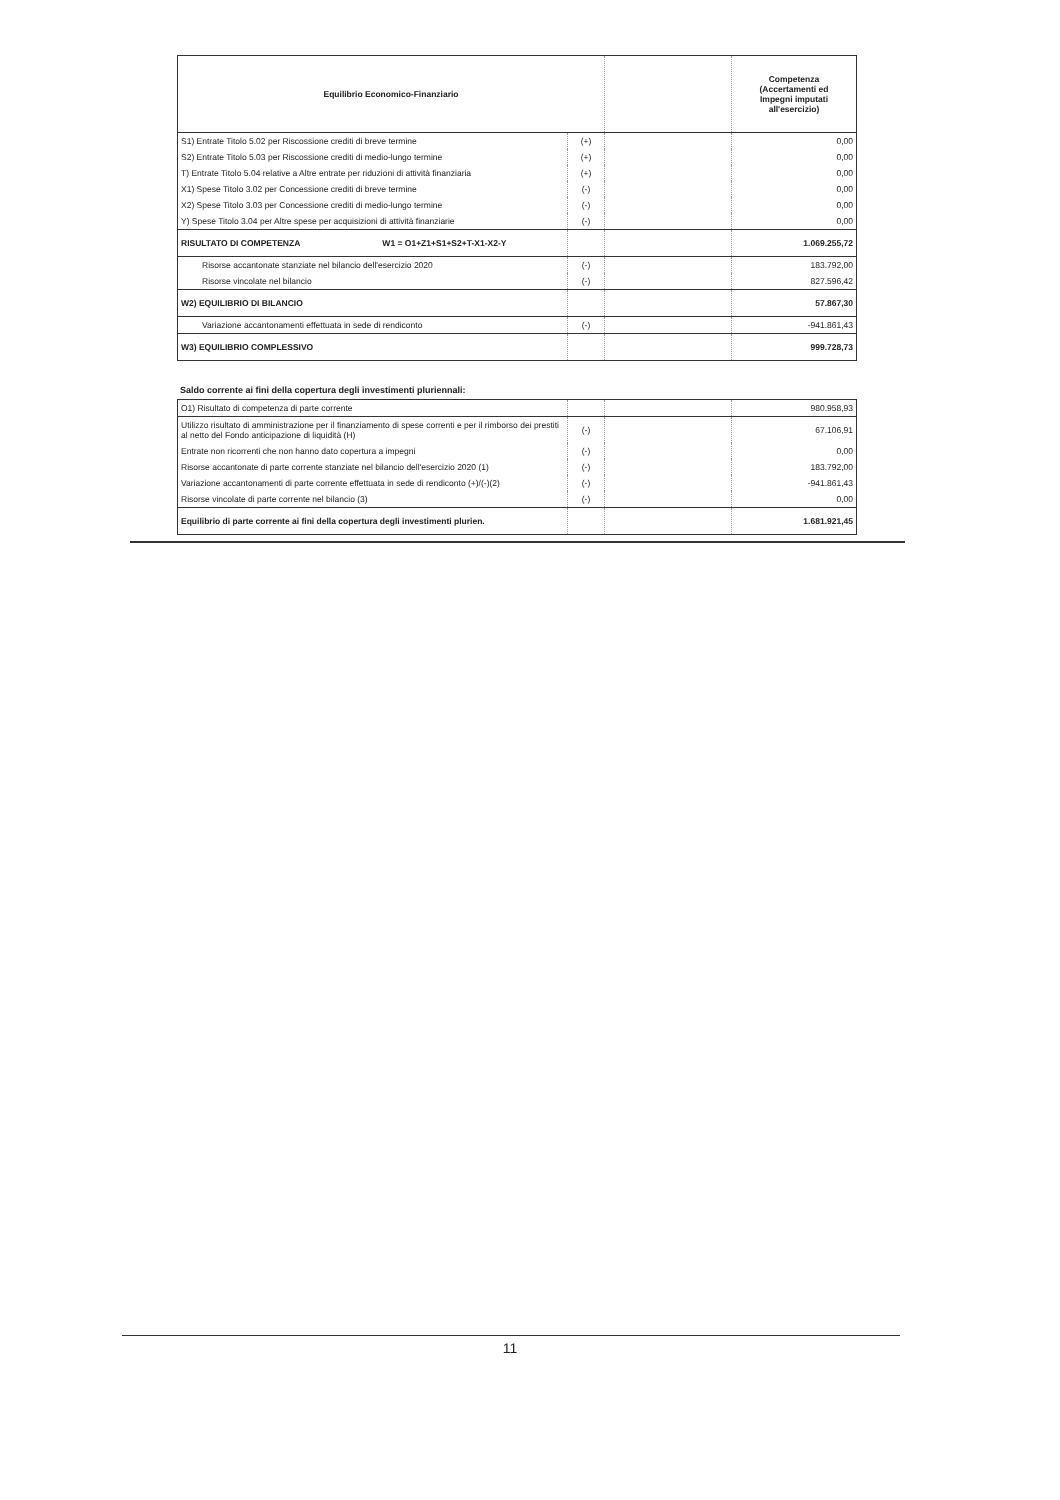| Equilibrio Economico-Finanziario | | | Competenza (Accertamenti ed Impegni imputati all'esercizio) |
| --- | --- | --- | --- |
| S1) Entrate Titolo 5.02 per Riscossione crediti di breve termine | (+) | | 0,00 |
| S2) Entrate Titolo 5.03 per Riscossione crediti di medio-lungo termine | (+) | | 0,00 |
| T) Entrate Titolo 5.04 relative a Altre entrate per riduzioni di attività finanziaria | (+) | | 0,00 |
| X1) Spese Titolo 3.02 per Concessione crediti di breve termine | (-) | | 0,00 |
| X2) Spese Titolo 3.03 per Concessione crediti di medio-lungo termine | (-) | | 0,00 |
| Y) Spese Titolo 3.04 per Altre spese per acquisizioni di attività finanziarie | (-) | | 0,00 |
| RISULTATO DI COMPETENZA W1 = O1+Z1+S1+S2+T-X1-X2-Y | | | 1.069.255,72 |
| Risorse accantonate stanziate nel bilancio dell'esercizio 2020 | (-) | | 183.792,00 |
| Risorse vincolate nel bilancio | (-) | | 827.596,42 |
| W2) EQUILIBRIO DI BILANCIO | | | 57.867,30 |
| Variazione accantonamenti effettuata in sede di rendiconto | (-) | | -941.861,43 |
| W3) EQUILIBRIO COMPLESSIVO | | | 999.728,73 |
Saldo corrente ai fini della copertura degli investimenti pluriennali:
| O1) Risultato di competenza di parte corrente | | | 980.958,93 |
| Utilizzo risultato di amministrazione per il finanziamento di spese correnti e per il rimborso dei prestiti al netto del Fondo anticipazione di liquidità (H) | (-) | | 67.106,91 |
| Entrate non ricorrenti che non hanno dato copertura a impegni | (-) | | 0,00 |
| Risorse accantonate di parte corrente stanziate nel bilancio dell'esercizio 2020 (1) | (-) | | 183.792,00 |
| Variazione accantonamenti di parte corrente effettuata in sede di rendiconto (+)/(-)(2) | (-) | | -941.861,43 |
| Risorse vincolate di parte corrente nel bilancio (3) | (-) | | 0,00 |
| Equilibrio di parte corrente ai fini della copertura degli investimenti plurien. | | | 1.681.921,45 |
11